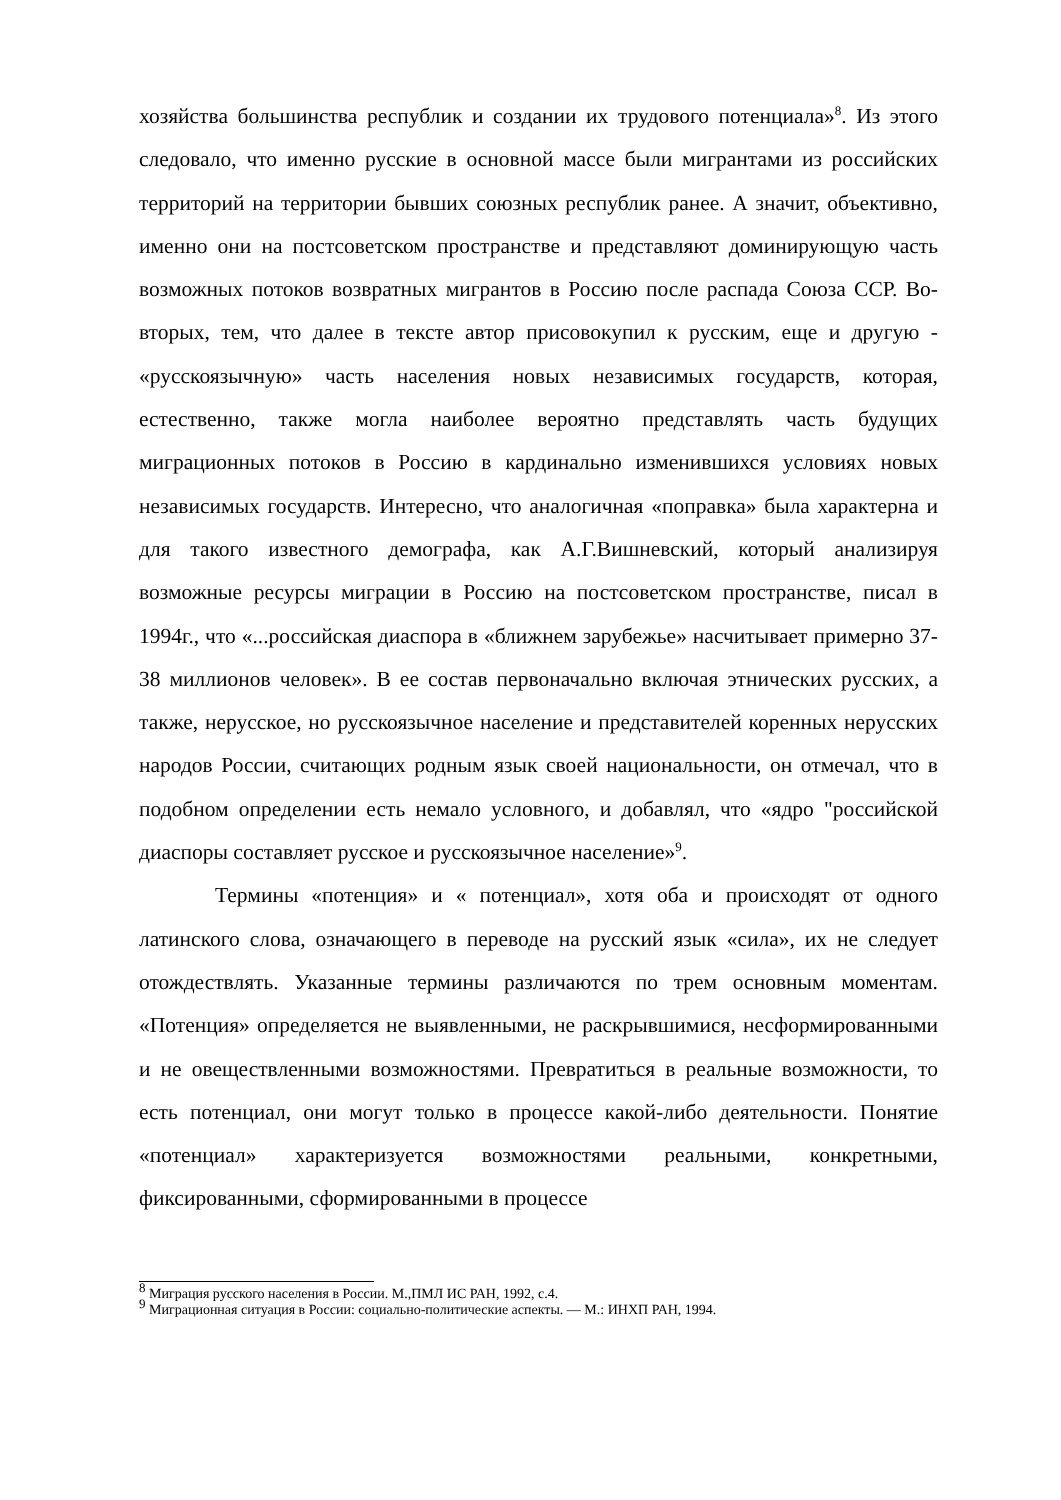хозяйства большинства республик и создании их трудового потенциала»<sup>8</sup>. Из этого следовало, что именно русские в основной массе были мигрантами из российских территорий на территории бывших союзных республик ранее. А значит, объективно, именно они на постсоветском пространстве и представляют доминирующую часть возможных потоков возвратных мигрантов в Россию после распада Союза ССР. Во-вторых, тем, что далее в тексте автор присовокупил к русским, еще и другую - «русскоязычную» часть населения новых независимых государств, которая, естественно, также могла наиболее вероятно представлять часть будущих миграционных потоков в Россию в кардинально изменившихся условиях новых независимых государств. Интересно, что аналогичная «поправка» была характерна и для такого известного демографа, как А.Г.Вишневский, который анализируя возможные ресурсы миграции в Россию на постсоветском пространстве, писал в 1994г., что «...российская диаспора в «ближнем зарубежье» насчитывает примерно 37-38 миллионов человек». В ее состав первоначально включая этнических русских, а также, нерусское, но русскоязычное население и представителей коренных нерусских народов России, считающих родным язык своей национальности, он отмечал, что в подобном определении есть немало условного, и добавлял, что «ядро "российской диаспоры составляет русское и русскоязычное население»<sup>9</sup>.
Термины «потенция» и « потенциал», хотя оба и происходят от одного латинского слова, означающего в переводе на русский язык «сила», их не следует отождествлять. Указанные термины различаются по трем основным моментам. «Потенция» определяется не выявленными, не раскрывшимися, несформированными и не овеществленными возможностями. Превратиться в реальные возможности, то есть потенциал, они могут только в процессе какой-либо деятельности. Понятие «потенциал» характеризуется возможностями реальными, конкретными, фиксированными, сформированными в процессе
<sup>8</sup> Миграция русского населения в России. М.,ПМЛ ИС РАН, 1992, с.4.
<sup>9</sup> Миграционная ситуация в России: социально-политические аспекты. — М.: ИНХП РАН, 1994.